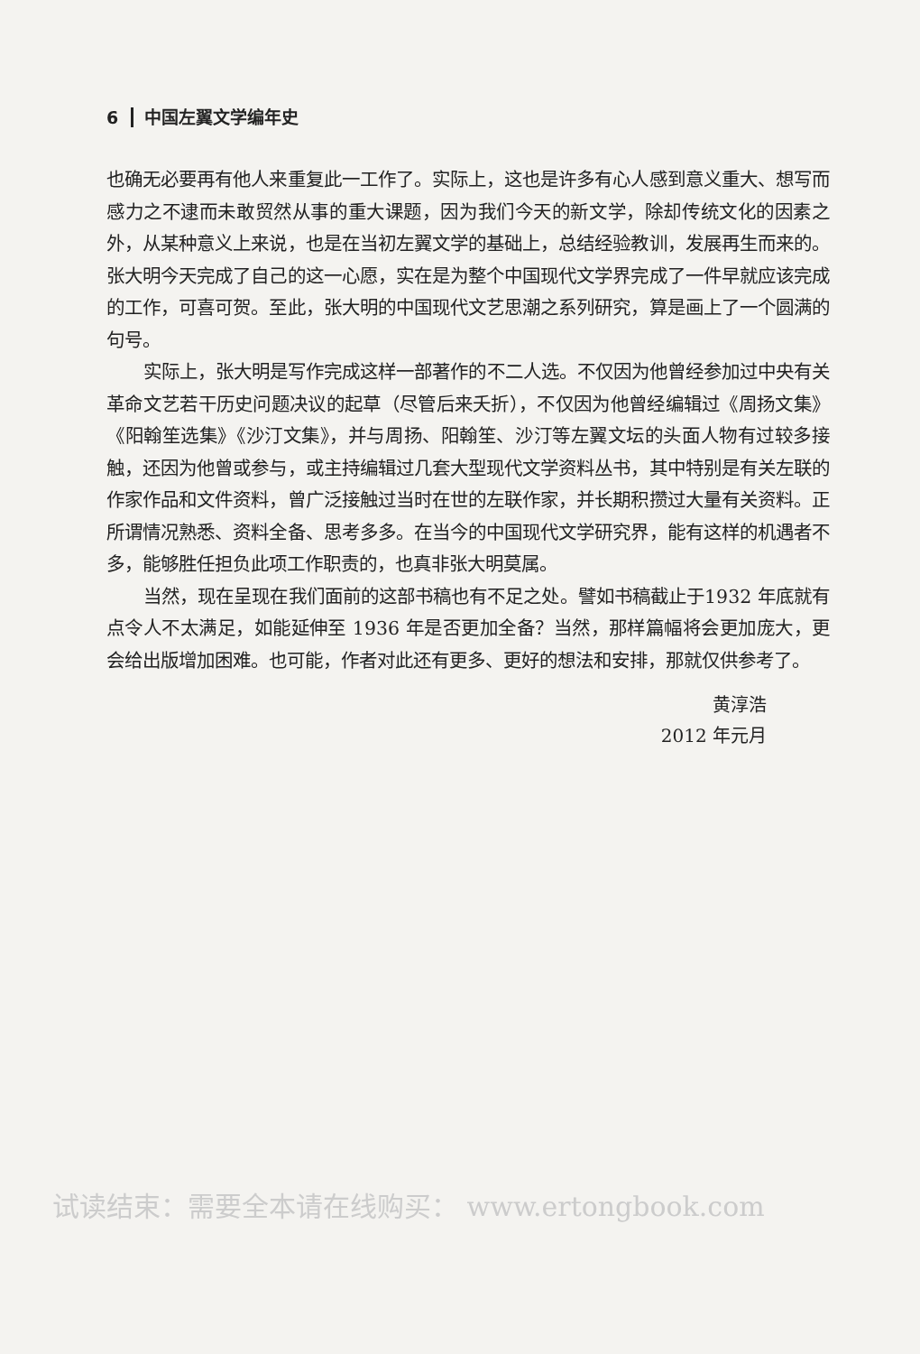6 中国左翼文学编年史
也确无必要再有他人来重复此一工作了。实际上，这也是许多有心人感到意义重大、想写而感力之不逮而未敢贸然从事的重大课题，因为我们今天的新文学，除却传统文化的因素之外，从某种意义上来说，也是在当初左翼文学的基础上，总结经验教训，发展再生而来的。张大明今天完成了自己的这一心愿，实在是为整个中国现代文学界完成了一件早就应该完成的工作，可喜可贺。至此，张大明的中国现代文艺思潮之系列研究，算是画上了一个圆满的句号。
实际上，张大明是写作完成这样一部著作的不二人选。不仅因为他曾经参加过中央有关革命文艺若干历史问题决议的起草（尽管后来夭折），不仅因为他曾经编辑过《周扬文集》《阳翰笙选集》《沙汀文集》，并与周扬、阳翰笙、沙汀等左翼文坛的头面人物有过较多接触，还因为他曾或参与，或主持编辑过几套大型现代文学资料丛书，其中特别是有关左联的作家作品和文件资料，曾广泛接触过当时在世的左联作家，并长期积攒过大量有关资料。正所谓情况熟悉、资料全备、思考多多。在当今的中国现代文学研究界，能有这样的机遇者不多，能够胜任担负此项工作职责的，也真非张大明莫属。
当然，现在呈现在我们面前的这部书稿也有不足之处。譬如书稿截止于1932 年底就有点令人不太满足，如能延伸至 1936 年是否更加全备？当然，那样篇幅将会更加庞大，更会给出版增加困难。也可能，作者对此还有更多、更好的想法和安排，那就仅供参考了。
黄淳浩
2012 年元月
试读结束：需要全本请在线购买： www.ertongbook.com